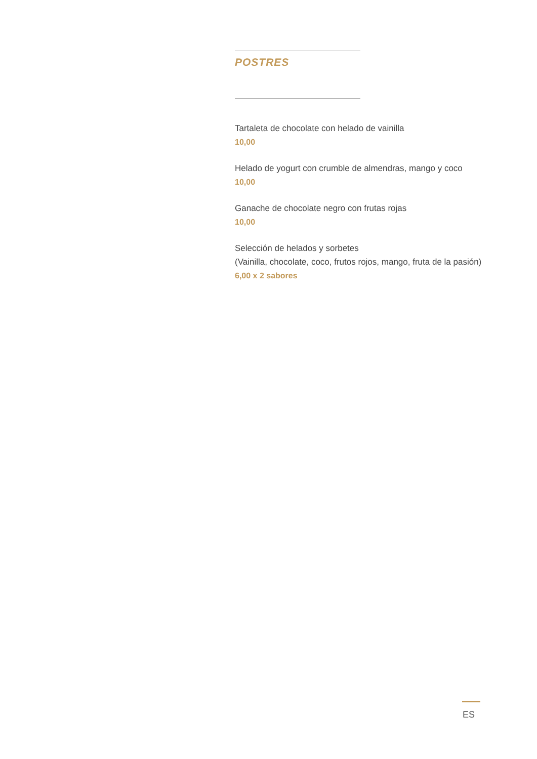POSTRES
Tartaleta de chocolate con helado de vainilla
10,00
Helado de yogurt con crumble de almendras, mango y coco
10,00
Ganache de chocolate negro con frutas rojas
10,00
Selección de helados y sorbetes
(Vainilla, chocolate, coco, frutos rojos, mango, fruta de la pasión)
6,00 x 2 sabores
ES